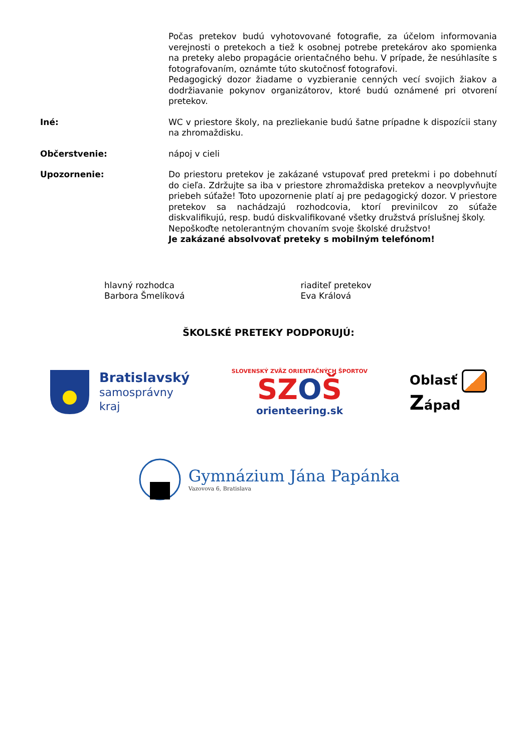Počas pretekov budú vyhotovované fotografie, za účelom informovania verejnosti o pretekoch a tiež k osobnej potrebe pretekárov ako spomienka na preteky alebo propagácie orientačného behu. V prípade, že nesúhlasíte s fotografovaním, oznámte túto skutočnosť fotografovi.
Pedagogický dozor žiadame o vyzbieranie cenných vecí svojich žiakov a dodržiavanie pokynov organizátorov, ktoré budú oznámené pri otvorení pretekov.
Iné:
WC v priestore školy, na prezliekanie budú šatne prípadne k dispozícii stany na zhromaždisku.
Občerstvenie:
nápoj v cieli
Upozornenie:
Do priestoru pretekov je zakázané vstupovať pred pretekmi i po dobehnutí do cieľa. Zdržujte sa iba v priestore zhromaždiska pretekov a neovplyvňujte priebeh súťaže! Toto upozornenie platí aj pre pedagogický dozor. V priestore pretekov sa nachádzajú rozhodcovia, ktorí previnilcov zo súťaže diskvalifikujú, resp. budú diskvalifikované všetky družstvá príslušnej školy.
Nepoškoďte netolerantným chovaním svoje školské družstvo!
Je zakázané absolvovať preteky s mobilným telefónom!
hlavný rozhodca
Barbora Šmelíková
riaditeľ pretekov
Eva Králová
ŠKOLSKÉ PRETEKY PODPORUJÚ:
Bratislavský
samosprávny
kraj
SLOVENSKÝ ZVÄZ ORIENTAČNÝCH ŠPORTOV
SZOŠ
orienteering.sk
Oblasť
Západ
Gymnázium Jána Papánka
Vazovova 6, Bratislava